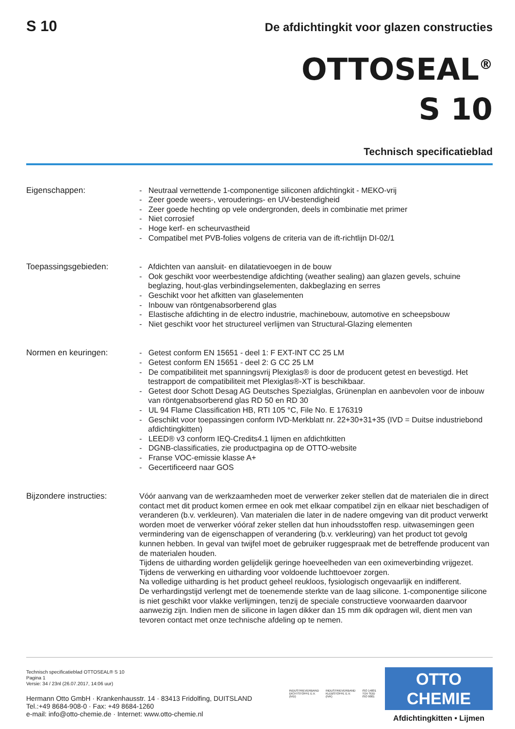S 10
De afdichtingkit voor glazen constructies
OTTOSEAL<sup>®</sup>
S 10
Technisch specificatieblad
Eigenschappen: - Neutraal vernettende 1-componentige siliconen afdichtingkit - MEKO-vrij
- Zeer goede weers-, verouderings- en UV-bestendigheid
- Zeer goede hechting op vele ondergronden, deels in combinatie met primer
- Niet corrosief
- Hoge kerf- en scheurvastheid
- Compatibel met PVB-folies volgens de criteria van de ift-richtlijn DI-02/1
Toepassingsgebieden: - Afdichten van aansluit- en dilatatievoegen in de bouw
- Ook geschikt voor weerbestendige afdichting (weather sealing) aan glazen gevels, schuine beglazing, hout-glas verbindingselementen, dakbeglazing en serres
- Geschikt voor het afkitten van glaselementen
- Inbouw van röntgenabsorberend glas
- Elastische afdichting in de electro industrie, machinebouw, automotive en scheepsbouw
- Niet geschikt voor het structureel verlijmen van Structural-Glazing elementen
Normen en keuringen: - Getest conform EN 15651 - deel 1: F EXT-INT CC 25 LM
- Getest conform EN 15651 - deel 2: G CC 25 LM
- De compatibiliteit met spanningsvrij Plexiglas® is door de producent getest en bevestigd. Het testrapport de compatibiliteit met Plexiglas®-XT is beschikbaar.
- Getest door Schott Desag AG Deutsches Spezialglas, Grünenplan en aanbevolen voor de inbouw van röntgenabsorberend glas RD 50 en RD 30
- UL 94 Flame Classification HB, RTI 105 °C, File No. E 176319
- Geschikt voor toepassingen conform IVD-Merkblatt nr. 22+30+31+35 (IVD = Duitse industriebond afdichtingkitten)
- LEED® v3 conform IEQ-Credits4.1 lijmen en afdichtkitten
- DGNB-classificaties, zie productpagina op de OTTO-website
- Franse VOC-emissie klasse A+
- Gecertificeerd naar GOS
Bijzondere instructies:
Vóór aanvang van de werkzaamheden moet de verwerker zeker stellen dat de materialen die in direct contact met dit product komen ermee en ook met elkaar compatibel zijn en elkaar niet beschadigen of veranderen (b.v. verkleuren). Van materialen die later in de nadere omgeving van dit product verwerkt worden moet de verwerker vóóraf zeker stellen dat hun inhoudsstoffen resp. uitwasemingen geen vermindering van de eigenschappen of verandering (b.v. verkleuring) van het product tot gevolg kunnen hebben. In geval van twijfel moet de gebruiker ruggespraak met de betreffende producent van de materialen houden.
Tijdens de uitharding worden gelijdelijk geringe hoeveelheden van een oximeverbinding vrijgezet. Tijdens de verwerking en uitharding voor voldoende luchttoevoer zorgen.
Na volledige uitharding is het product geheel reukloos, fysiologisch ongevaarlijk en indifferent.
De verhardingstijd verlengt met de toenemende sterkte van de laag silicone. 1-componentige silicone is niet geschikt voor vlakke verlijmingen, tenzij de speciale constructieve voorwaarden daarvoor aanwezig zijn. Indien men de silicone in lagen dikker dan 15 mm dik opdragen wil, dient men van tevoren contact met onze technische afdeling op te nemen.
Technisch specificatieblad OTTOSEAL® S 10
Pagina 1
Versie: 34 / 23nl (26.07.2017, 14:06 uur)
Hermann Otto GmbH · Krankenhausstr. 14 · 83413 Fridolfing, DUITSLAND
Tel.:+49 8684-908-0 · Fax: +49 8684-1260
e-mail: info@otto-chemie.de · Internet: www.otto-chemie.nl
INDUSTRIEVERBAND
DICHTSTOFFE E.V.
(IVD)
INDUSTRIEVERBAND
KLEBSTOFFE E.V.
(IVK)
ISO 14001
TÜV SÜD
ISO 9001
OTTO
CHEMIE
Afdichtingkitten • Lijmen